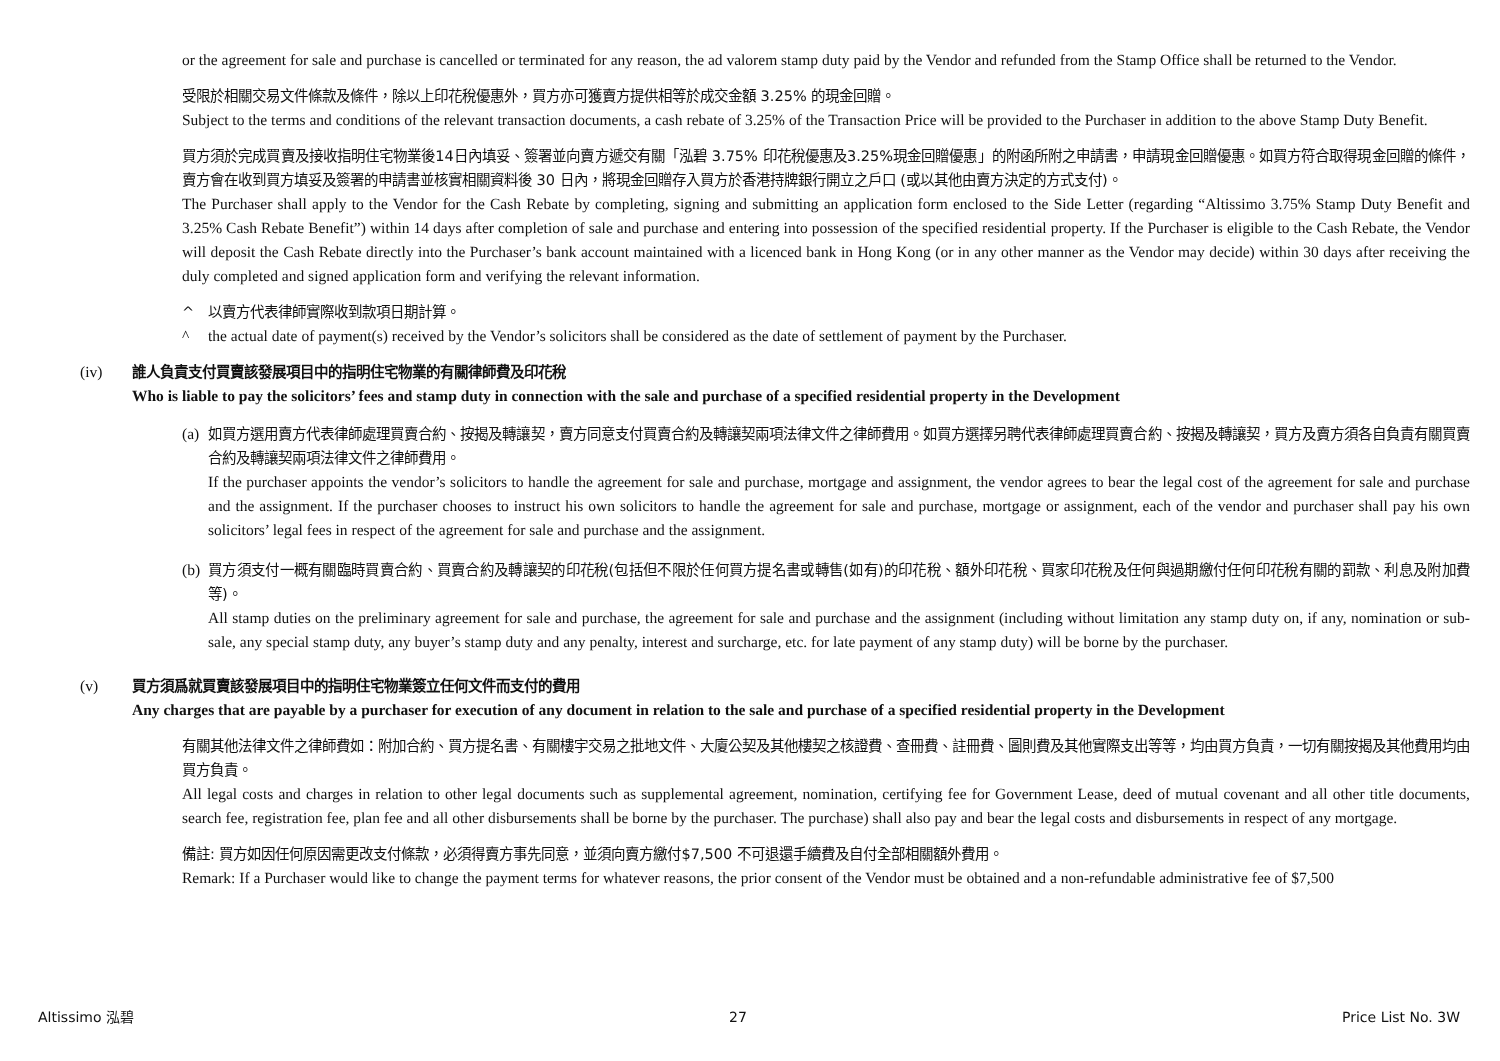or the agreement for sale and purchase is cancelled or terminated for any reason, the ad valorem stamp duty paid by the Vendor and refunded from the Stamp Office shall be returned to the Vendor.
受限於相關交易文件條款及條件，除以上印花稅優惠外，買方亦可獲賣方提供相等於成交金額 3.25% 的現金回贈。
Subject to the terms and conditions of the relevant transaction documents, a cash rebate of 3.25% of the Transaction Price will be provided to the Purchaser in addition to the above Stamp Duty Benefit.
買方須於完成買賣及接收指明住宅物業後14日內填妥、簽署並向賣方遞交有關「泓碧 3.75% 印花稅優惠及3.25%現金回贈優惠」的附函所附之申請書，申請現金回贈優惠。如買方符合取得現金回贈的條件，賣方會在收到買方填妥及簽署的申請書並核實相關資料後 30 日內，將現金回贈存入買方於香港持牌銀行開立之戶口 (或以其他由賣方決定的方式支付)。
The Purchaser shall apply to the Vendor for the Cash Rebate by completing, signing and submitting an application form enclosed to the Side Letter (regarding “Altissimo 3.75% Stamp Duty Benefit and 3.25% Cash Rebate Benefit”) within 14 days after completion of sale and purchase and entering into possession of the specified residential property. If the Purchaser is eligible to the Cash Rebate, the Vendor will deposit the Cash Rebate directly into the Purchaser’s bank account maintained with a licenced bank in Hong Kong (or in any other manner as the Vendor may decide) within 30 days after receiving the duly completed and signed application form and verifying the relevant information.
^ 以賣方代表律師實際收到款項日期計算。
^ the actual date of payment(s) received by the Vendor’s solicitors shall be considered as the date of settlement of payment by the Purchaser.
(iv) 誰人負責支付買賣該發展項目中的指明住宅物業的有關律師費及印花稅
Who is liable to pay the solicitors’ fees and stamp duty in connection with the sale and purchase of a specified residential property in the Development
(a)
如買方選用賣方代表律師處理買賣合約、按揭及轉讓契，賣方同意支付買賣合約及轉讓契兩項法律文件之律師費用。如買方選擇另聘代表律師處理買賣合約、按揭及轉讓契，買方及賣方須各自負責有關買賣合約及轉讓契兩項法律文件之律師費用。
If the purchaser appoints the vendor’s solicitors to handle the agreement for sale and purchase, mortgage and assignment, the vendor agrees to bear the legal cost of the agreement for sale and purchase and the assignment. If the purchaser chooses to instruct his own solicitors to handle the agreement for sale and purchase, mortgage or assignment, each of the vendor and purchaser shall pay his own solicitors’ legal fees in respect of the agreement for sale and purchase and the assignment.
(b)
買方須支付一概有關臨時買賣合約、買賣合約及轉讓契的印花稅(包括但不限於任何買方提名書或轉售(如有)的印花稅、額外印花稅、買家印花稅及任何與過期繳付任何印花稅有關的罰款、利息及附加費等)。
All stamp duties on the preliminary agreement for sale and purchase, the agreement for sale and purchase and the assignment (including without limitation any stamp duty on, if any, nomination or sub-sale, any special stamp duty, any buyer’s stamp duty and any penalty, interest and surcharge, etc. for late payment of any stamp duty) will be borne by the purchaser.
(v) 買方須爲就買賣該發展項目中的指明住宅物業簽立任何文件而支付的費用
Any charges that are payable by a purchaser for execution of any document in relation to the sale and purchase of a specified residential property in the Development
有關其他法律文件之律師費如：附加合約、買方提名書、有關樓宇交易之批地文件、大廈公契及其他樓契之核證費、查冊費、註冊費、圖則費及其他實際支出等等，均由買方負責，一切有關按揭及其他費用均由買方負責。
All legal costs and charges in relation to other legal documents such as supplemental agreement, nomination, certifying fee for Government Lease, deed of mutual covenant and all other title documents, search fee, registration fee, plan fee and all other disbursements shall be borne by the purchaser. The purchase) shall also pay and bear the legal costs and disbursements in respect of any mortgage.
備註: 買方如因任何原因需更改支付條款，必須得賣方事先同意，並須向賣方繳付$7,500 不可退還手續費及自付全部相關額外費用。
Remark: If a Purchaser would like to change the payment terms for whatever reasons, the prior consent of the Vendor must be obtained and a non-refundable administrative fee of $7,500
Altissimo 泓碧 27 Price List No. 3W